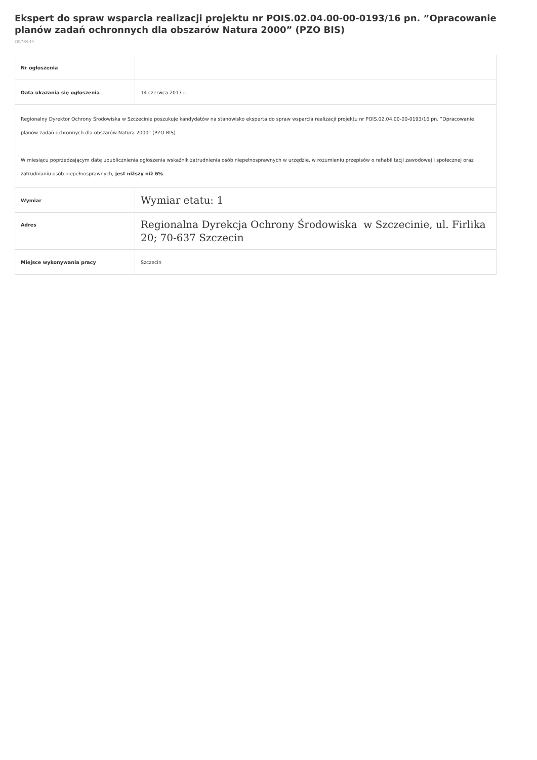Ekspert do spraw wsparcia realizacji projektu nr POIS.02.04.00-00-0193/16 pn. ”Opracowanie planów zadań ochronnych dla obszarów Natura 2000” (PZO BIS)
2017-06-14
| Nr ogłoszenia | |
| Data ukazania się ogłoszenia | 14 czerwca 2017 r. |
| Regionalny Dyrektor Ochrony Środowiska w Szczecinie poszukuje kandydatów na stanowisko eksperta do spraw wsparcia realizacji projektu nr POIS.02.04.00-00-0193/16 pn. ”Opracowanie planów zadań ochronnych dla obszarów Natura 2000” (PZO BIS) W miesiącu poprzedzającym datę upublicznienia ogłoszenia wskaźnik zatrudnienia osób niepełnosprawnych w urzędzie, w rozumieniu przepisów o rehabilitacji zawodowej i społecznej oraz zatrudnianiu osób niepełnosprawnych, jest niższy niż 6% . | |
| Wymiar | Wymiar etatu: 1 |
| Adres | Regionalna Dyrekcja Ochrony Środowiska w Szczecinie, ul. Firlika 20; 70-637 Szczecin |
| Miejsce wykonywania pracy | Szczecin |